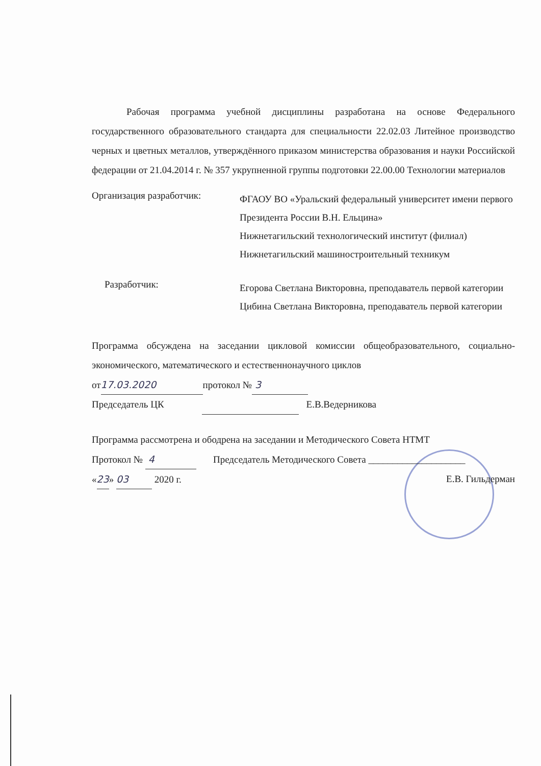Рабочая программа учебной дисциплины разработана на основе Федерального государственного образовательного стандарта для специальности 22.02.03 Литейное производство черных и цветных металлов, утверждённого приказом министерства образования и науки Российской федерации от 21.04.2014 г. № 357 укрупненной группы подготовки 22.00.00 Технологии материалов
Организация разработчик:
ФГАОУ ВО «Уральский федеральный университет имени первого Президента России В.Н. Ельцина»
Нижнетагильский технологический институт (филиал)
Нижнетагильский машиностроительный техникум
Разработчик:
Егорова Светлана Викторовна, преподаватель первой категории
Цибина Светлана Викторовна, преподаватель первой категории
Программа обсуждена на заседании цикловой комиссии общеобразовательного, социально-экономического, математического и естественнонаучного циклов
от 17.03.2020 протокол № 3
Председатель ЦК Е.В.Ведерникова
Программа рассмотрена и ободрена на заседании и Методического Совета НТМТ
Протокол № 4 Председатель Методического Совета ____________________
«23» 03 2020 г. Е.В. Гильдерман